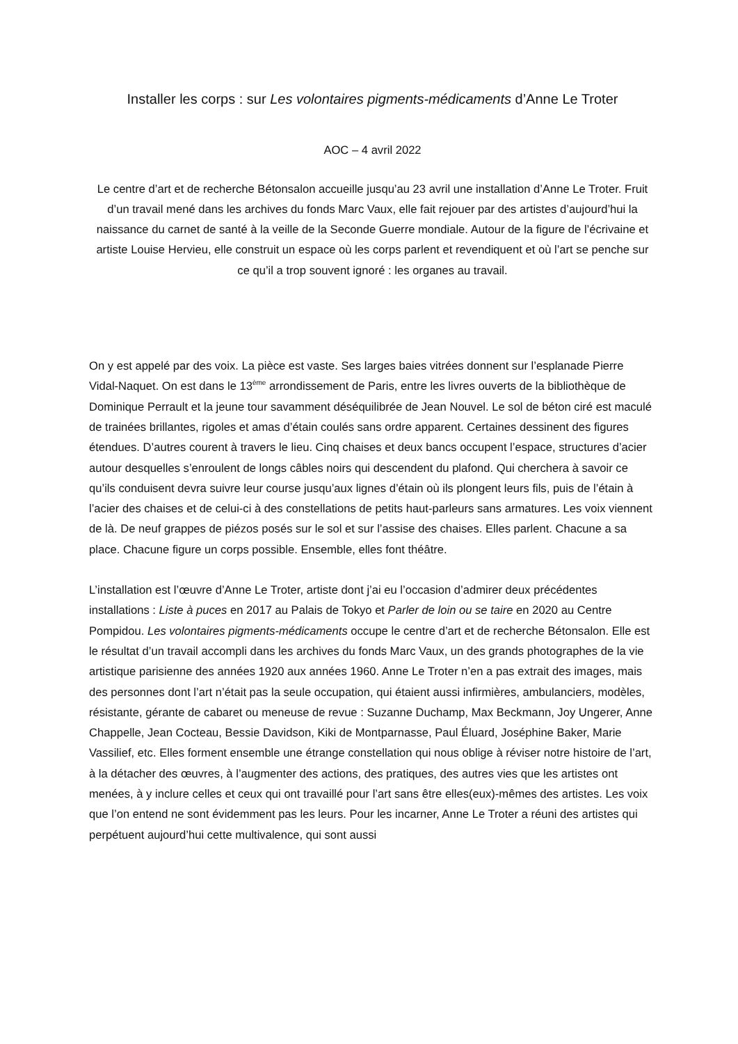Installer les corps : sur Les volontaires pigments-médicaments d’Anne Le Troter
AOC – 4 avril 2022
Le centre d’art et de recherche Bétonsalon accueille jusqu’au 23 avril une installation d’Anne Le Troter. Fruit d’un travail mené dans les archives du fonds Marc Vaux, elle fait rejouer par des artistes d’aujourd’hui la naissance du carnet de santé à la veille de la Seconde Guerre mondiale. Autour de la figure de l’écrivaine et artiste Louise Hervieu, elle construit un espace où les corps parlent et revendiquent et où l’art se penche sur ce qu’il a trop souvent ignoré : les organes au travail.
On y est appelé par des voix. La pièce est vaste. Ses larges baies vitrées donnent sur l’esplanade Pierre Vidal-Naquet. On est dans le 13<sup>ème</sup> arrondissement de Paris, entre les livres ouverts de la bibliothèque de Dominique Perrault et la jeune tour savamment déséquilibrée de Jean Nouvel. Le sol de béton ciré est maculé de trainées brillantes, rigoles et amas d’étain coulés sans ordre apparent. Certaines dessinent des figures étendues. D’autres courent à travers le lieu. Cinq chaises et deux bancs occupent l’espace, structures d’acier autour desquelles s’enroulent de longs câbles noirs qui descendent du plafond. Qui cherchera à savoir ce qu’ils conduisent devra suivre leur course jusqu’aux lignes d’étain où ils plongent leurs fils, puis de l’étain à l’acier des chaises et de celui-ci à des constellations de petits haut-parleurs sans armatures. Les voix viennent de là. De neuf grappes de piézos posés sur le sol et sur l’assise des chaises. Elles parlent. Chacune a sa place. Chacune figure un corps possible. Ensemble, elles font théâtre.
L’installation est l’œuvre d’Anne Le Troter, artiste dont j’ai eu l’occasion d’admirer deux précédentes installations : Liste à puces en 2017 au Palais de Tokyo et Parler de loin ou se taire en 2020 au Centre Pompidou. Les volontaires pigments-médicaments occupe le centre d’art et de recherche Bétonsalon. Elle est le résultat d’un travail accompli dans les archives du fonds Marc Vaux, un des grands photographes de la vie artistique parisienne des années 1920 aux années 1960. Anne Le Troter n’en a pas extrait des images, mais des personnes dont l’art n’était pas la seule occupation, qui étaient aussi infirmières, ambulanciers, modèles, résistante, gérante de cabaret ou meneuse de revue : Suzanne Duchamp, Max Beckmann, Joy Ungerer, Anne Chappelle, Jean Cocteau, Bessie Davidson, Kiki de Montparnasse, Paul Éluard, Joséphine Baker, Marie Vassilief, etc. Elles forment ensemble une étrange constellation qui nous oblige à réviser notre histoire de l’art, à la détacher des œuvres, à l’augmenter des actions, des pratiques, des autres vies que les artistes ont menées, à y inclure celles et ceux qui ont travaillé pour l’art sans être elles(eux)-mêmes des artistes. Les voix que l’on entend ne sont évidemment pas les leurs. Pour les incarner, Anne Le Troter a réuni des artistes qui perpétuent aujourd’hui cette multivalence, qui sont aussi